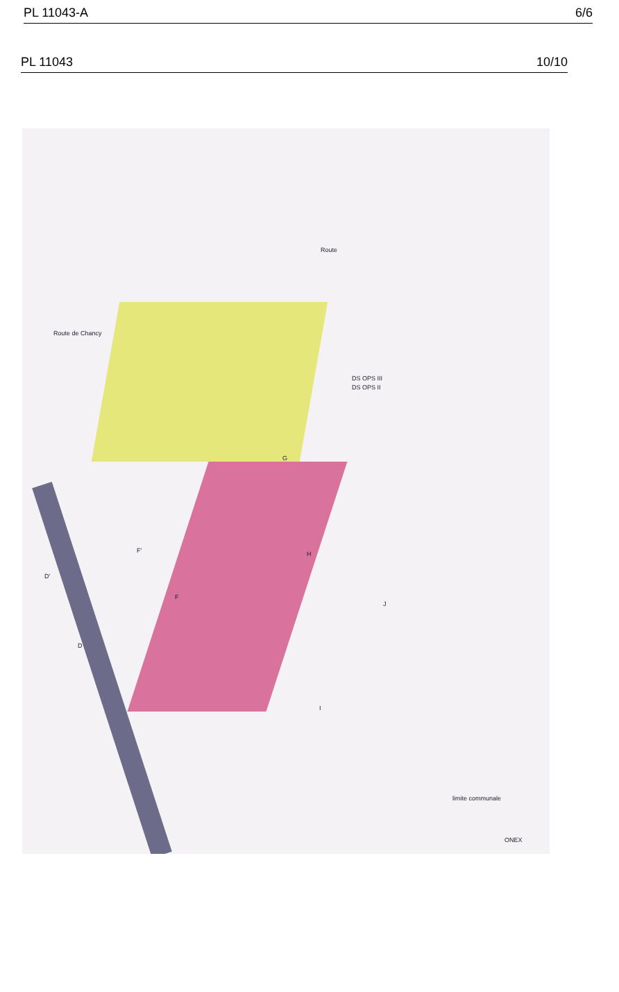PL 11043-A 6/6
PL 11043 10/10
Route
Route de Chancy
DS OPS III
DS OPS II
G
H
J
I
F'
F
D'
D
limite communale
ONEX